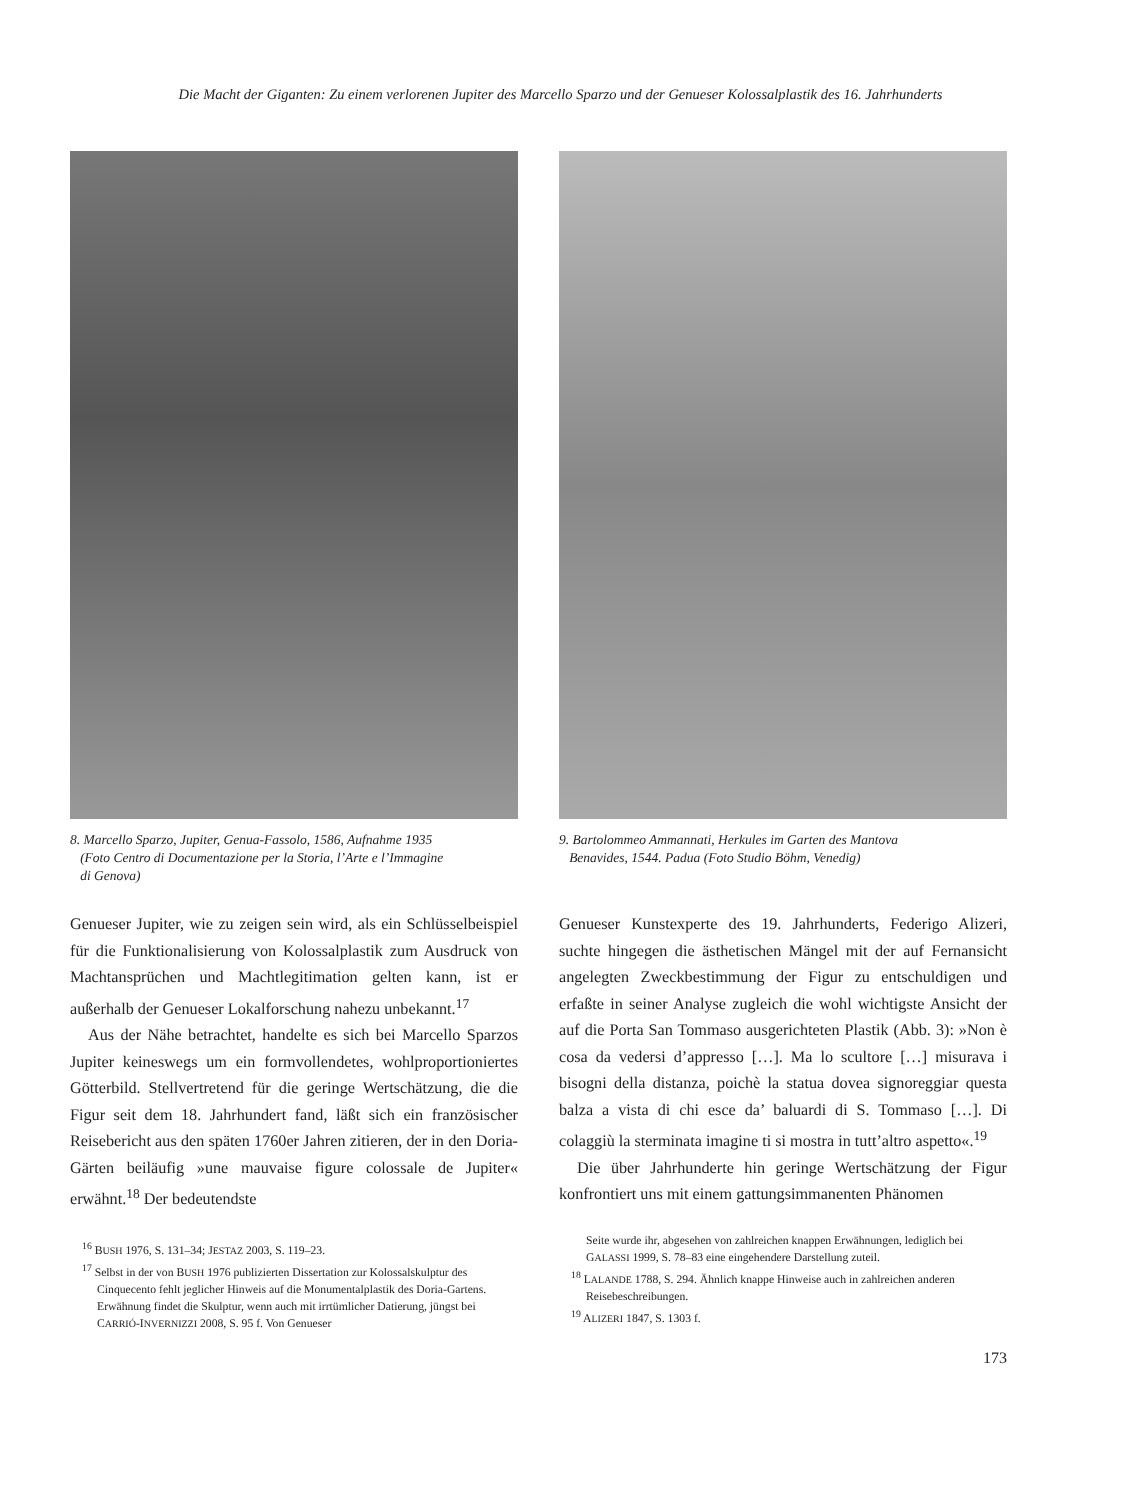Die Macht der Giganten: Zu einem verlorenen Jupiter des Marcello Sparzo und der Genueser Kolossalplastik des 16. Jahrhunderts
8. Marcello Sparzo, Jupiter, Genua-Fassolo, 1586, Aufnahme 1935
(Foto Centro di Documentazione per la Storia, l’Arte e l’Immagine
di Genova)
Genueser Jupiter, wie zu zeigen sein wird, als ein Schlüsselbeispiel für die Funktionalisierung von Kolossalplastik zum Ausdruck von Machtansprüchen und Machtlegitimation gelten kann, ist er außerhalb der Genueser Lokalforschung nahezu unbekannt.<sup>17</sup>
Aus der Nähe betrachtet, handelte es sich bei Marcello Sparzos Jupiter keineswegs um ein formvollendetes, wohlproportioniertes Götterbild. Stellvertretend für die geringe Wertschätzung, die die Figur seit dem 18. Jahrhundert fand, läßt sich ein französischer Reisebericht aus den späten 1760er Jahren zitieren, der in den Doria-Gärten beiläufig »une mauvaise figure colossale de Jupiter« erwähnt.<sup>18</sup> Der bedeutendste
<sup>16</sup> BUSH 1976, S. 131–34; JESTAZ 2003, S. 119–23.
<sup>17</sup> Selbst in der von BUSH 1976 publizierten Dissertation zur Kolossalskulptur des Cinquecento fehlt jeglicher Hinweis auf die Monumentalplastik des Doria-Gartens. Erwähnung findet die Skulptur, wenn auch mit irrtümlicher Datierung, jüngst bei CARRIÓ-INVERNIZZI 2008, S. 95 f. Von Genueser
9. Bartolommeo Ammannati, Herkules im Garten des Mantova
Benavides, 1544. Padua (Foto Studio Böhm, Venedig)
Genueser Kunstexperte des 19. Jahrhunderts, Federigo Alizeri, suchte hingegen die ästhetischen Mängel mit der auf Fernansicht angelegten Zweckbestimmung der Figur zu entschuldigen und erfaßte in seiner Analyse zugleich die wohl wichtigste Ansicht der auf die Porta San Tommaso ausgerichteten Plastik (Abb. 3): »Non è cosa da vedersi d’appresso […]. Ma lo scultore […] misurava i bisogni della distanza, poichè la statua dovea signoreggiar questa balza a vista di chi esce da’ baluardi di S. Tommaso […]. Di colaggiù la sterminata imagine ti si mostra in tutt’altro aspetto«.<sup>19</sup>
Die über Jahrhunderte hin geringe Wertschätzung der Figur konfrontiert uns mit einem gattungsimmanenten Phänomen
Seite wurde ihr, abgesehen von zahlreichen knappen Erwähnungen, lediglich bei GALASSI 1999, S. 78–83 eine eingehendere Darstellung zuteil.
<sup>18</sup> LALANDE 1788, S. 294. Ähnlich knappe Hinweise auch in zahlreichen anderen Reisebeschreibungen.
<sup>19</sup> ALIZERI 1847, S. 1303 f.
173